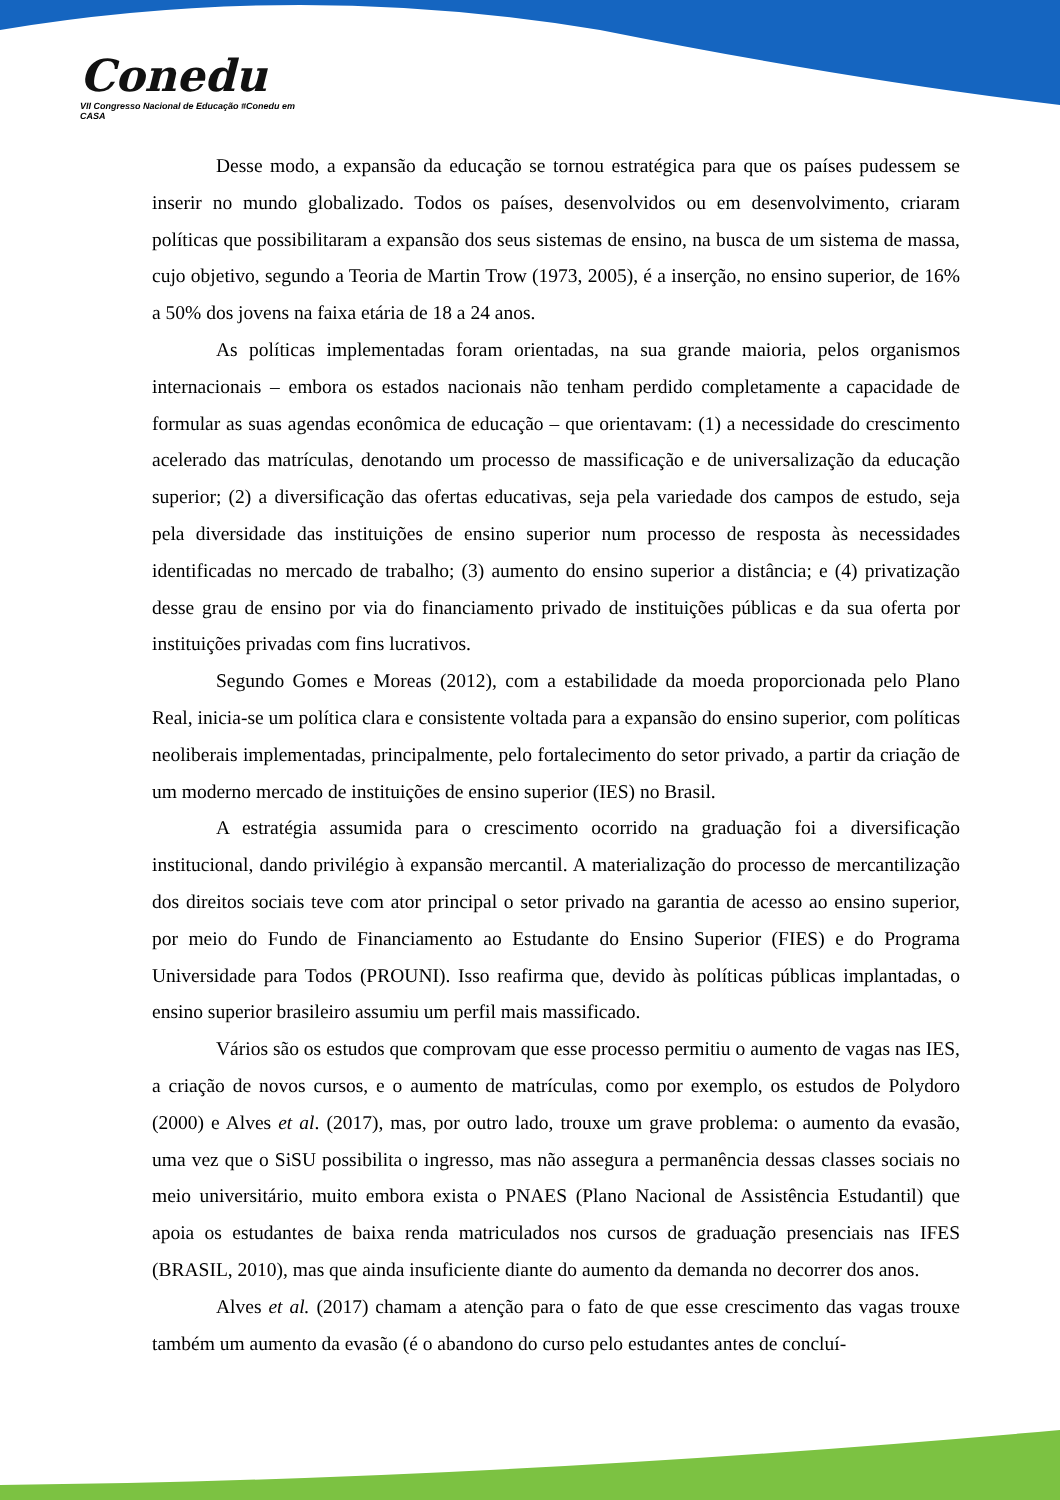Conedu
VII Congresso Nacional de Educação #Conedu em CASA
Desse modo, a expansão da educação se tornou estratégica para que os países pudessem se inserir no mundo globalizado. Todos os países, desenvolvidos ou em desenvolvimento, criaram políticas que possibilitaram a expansão dos seus sistemas de ensino, na busca de um sistema de massa, cujo objetivo, segundo a Teoria de Martin Trow (1973, 2005), é a inserção, no ensino superior, de 16% a 50% dos jovens na faixa etária de 18 a 24 anos.
As políticas implementadas foram orientadas, na sua grande maioria, pelos organismos internacionais – embora os estados nacionais não tenham perdido completamente a capacidade de formular as suas agendas econômica de educação – que orientavam: (1) a necessidade do crescimento acelerado das matrículas, denotando um processo de massificação e de universalização da educação superior; (2) a diversificação das ofertas educativas, seja pela variedade dos campos de estudo, seja pela diversidade das instituições de ensino superior num processo de resposta às necessidades identificadas no mercado de trabalho; (3) aumento do ensino superior a distância; e (4) privatização desse grau de ensino por via do financiamento privado de instituições públicas e da sua oferta por instituições privadas com fins lucrativos.
Segundo Gomes e Moreas (2012), com a estabilidade da moeda proporcionada pelo Plano Real, inicia-se um política clara e consistente voltada para a expansão do ensino superior, com políticas neoliberais implementadas, principalmente, pelo fortalecimento do setor privado, a partir da criação de um moderno mercado de instituições de ensino superior (IES) no Brasil.
A estratégia assumida para o crescimento ocorrido na graduação foi a diversificação institucional, dando privilégio à expansão mercantil. A materialização do processo de mercantilização dos direitos sociais teve com ator principal o setor privado na garantia de acesso ao ensino superior, por meio do Fundo de Financiamento ao Estudante do Ensino Superior (FIES) e do Programa Universidade para Todos (PROUNI). Isso reafirma que, devido às políticas públicas implantadas, o ensino superior brasileiro assumiu um perfil mais massificado.
Vários são os estudos que comprovam que esse processo permitiu o aumento de vagas nas IES, a criação de novos cursos, e o aumento de matrículas, como por exemplo, os estudos de Polydoro (2000) e Alves et al. (2017), mas, por outro lado, trouxe um grave problema: o aumento da evasão, uma vez que o SiSU possibilita o ingresso, mas não assegura a permanência dessas classes sociais no meio universitário, muito embora exista o PNAES (Plano Nacional de Assistência Estudantil) que apoia os estudantes de baixa renda matriculados nos cursos de graduação presenciais nas IFES (BRASIL, 2010), mas que ainda insuficiente diante do aumento da demanda no decorrer dos anos.
Alves et al. (2017) chamam a atenção para o fato de que esse crescimento das vagas trouxe também um aumento da evasão (é o abandono do curso pelo estudantes antes de concluí-